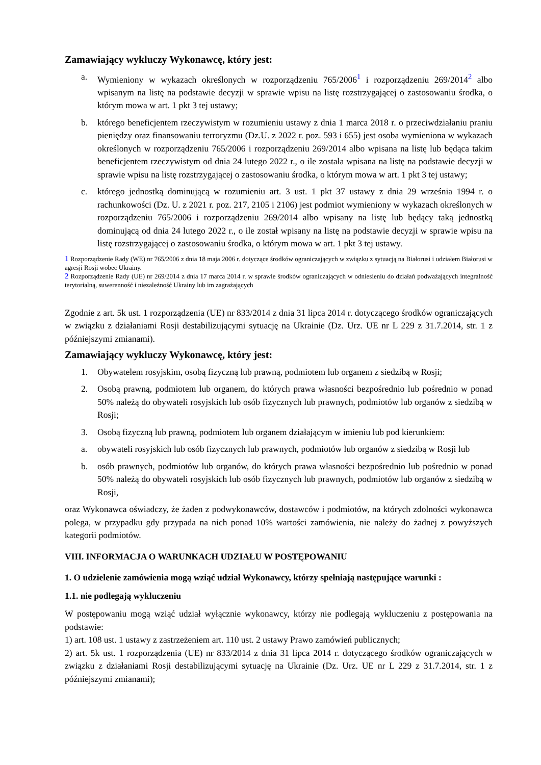Zamawiający wykluczy Wykonawcę, który jest:
a. Wymieniony w wykazach określonych w rozporządzeniu 765/2006<sup>1</sup> i rozporządzeniu 269/2014<sup>2</sup> albo wpisanym na listę na podstawie decyzji w sprawie wpisu na listę rozstrzygającej o zastosowaniu środka, o którym mowa w art. 1 pkt 3 tej ustawy;
b. którego beneficjentem rzeczywistym w rozumieniu ustawy z dnia 1 marca 2018 r. o przeciwdziałaniu praniu pieniędzy oraz finansowaniu terroryzmu (Dz.U. z 2022 r. poz. 593 i 655) jest osoba wymieniona w wykazach określonych w rozporządzeniu 765/2006 i rozporządzeniu 269/2014 albo wpisana na listę lub będąca takim beneficjentem rzeczywistym od dnia 24 lutego 2022 r., o ile została wpisana na listę na podstawie decyzji w sprawie wpisu na listę rozstrzygającej o zastosowaniu środka, o którym mowa w art. 1 pkt 3 tej ustawy;
c. którego jednostką dominującą w rozumieniu art. 3 ust. 1 pkt 37 ustawy z dnia 29 września 1994 r. o rachunkowości (Dz. U. z 2021 r. poz. 217, 2105 i 2106) jest podmiot wymieniony w wykazach określonych w rozporządzeniu 765/2006 i rozporządzeniu 269/2014 albo wpisany na listę lub będący taką jednostką dominującą od dnia 24 lutego 2022 r., o ile został wpisany na listę na podstawie decyzji w sprawie wpisu na listę rozstrzygającej o zastosowaniu środka, o którym mowa w art. 1 pkt 3 tej ustawy.
1 Rozporządzenie Rady (WE) nr 765/2006 z dnia 18 maja 2006 r. dotyczące środków ograniczających w związku z sytuacją na Białorusi i udziałem Białorusi w agresji Rosji wobec Ukrainy.
2 Rozporządzenie Rady (UE) nr 269/2014 z dnia 17 marca 2014 r. w sprawie środków ograniczających w odniesieniu do działań podważających integralność terytorialną, suwerenność i niezależność Ukrainy lub im zagrażających
Zgodnie z art. 5k ust. 1 rozporządzenia (UE) nr 833/2014 z dnia 31 lipca 2014 r. dotyczącego środków ograniczających w związku z działaniami Rosji destabilizującymi sytuację na Ukrainie (Dz. Urz. UE nr L 229 z 31.7.2014, str. 1 z późniejszymi zmianami).
Zamawiający wykluczy Wykonawcę, który jest:
1. Obywatelem rosyjskim, osobą fizyczną lub prawną, podmiotem lub organem z siedzibą w Rosji;
2. Osobą prawną, podmiotem lub organem, do których prawa własności bezpośrednio lub pośrednio w ponad 50% należą do obywateli rosyjskich lub osób fizycznych lub prawnych, podmiotów lub organów z siedzibą w Rosji;
3. Osobą fizyczną lub prawną, podmiotem lub organem działającym w imieniu lub pod kierunkiem:
a. obywateli rosyjskich lub osób fizycznych lub prawnych, podmiotów lub organów z siedzibą w Rosji lub
b. osób prawnych, podmiotów lub organów, do których prawa własności bezpośrednio lub pośrednio w ponad 50% należą do obywateli rosyjskich lub osób fizycznych lub prawnych, podmiotów lub organów z siedzibą w Rosji,
oraz Wykonawca oświadczy, że żaden z podwykonawców, dostawców i podmiotów, na których zdolności wykonawca polega, w przypadku gdy przypada na nich ponad 10% wartości zamówienia, nie należy do żadnej z powyższych kategorii podmiotów.
VIII. INFORMACJA O WARUNKACH UDZIAŁU W POSTĘPOWANIU
1. O udzielenie zamówienia mogą wziąć udział Wykonawcy, którzy spełniają następujące warunki :
1.1. nie podlegają wykluczeniu
W postępowaniu mogą wziąć udział wyłącznie wykonawcy, którzy nie podlegają wykluczeniu z postępowania na podstawie:
1) art. 108 ust. 1 ustawy z zastrzeżeniem art. 110 ust. 2 ustawy Prawo zamówień publicznych;
2) art. 5k ust. 1 rozporządzenia (UE) nr 833/2014 z dnia 31 lipca 2014 r. dotyczącego środków ograniczających w związku z działaniami Rosji destabilizującymi sytuację na Ukrainie (Dz. Urz. UE nr L 229 z 31.7.2014, str. 1 z późniejszymi zmianami);